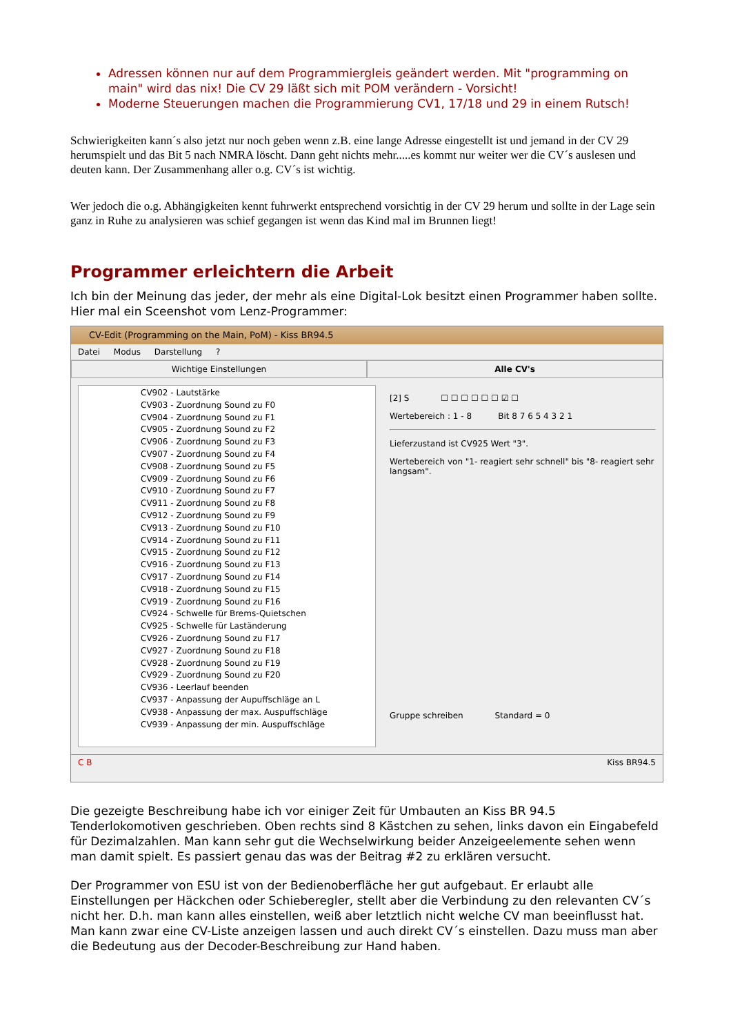Adressen können nur auf dem Programmiergleis geändert werden. Mit "programming on main" wird das nix! Die CV 29 läßt sich mit POM verändern - Vorsicht!
Moderne Steuerungen machen die Programmierung CV1, 17/18 und 29 in einem Rutsch!
Schwierigkeiten kann´s also jetzt nur noch geben wenn z.B. eine lange Adresse eingestellt ist und jemand in der CV 29 herumspielt und das Bit 5 nach NMRA löscht. Dann geht nichts mehr.....es kommt nur weiter wer die CV´s auslesen und deuten kann. Der Zusammenhang aller o.g. CV´s ist wichtig.
Wer jedoch die o.g. Abhängigkeiten kennt fuhrwerkt entsprechend vorsichtig in der CV 29 herum und sollte in der Lage sein ganz in Ruhe zu analysieren was schief gegangen ist wenn das Kind mal im Brunnen liegt!
Programmer erleichtern die Arbeit
Ich bin der Meinung das jeder, der mehr als eine Digital-Lok besitzt einen Programmer haben sollte. Hier mal ein Sceenshot vom Lenz-Programmer:
CV-Edit (Programming on the Main, PoM) - Kiss BR94.5
Datei Modus Darstellung ?
Wichtige Einstellungen Alle CV's
CV902 - Lautstärke
CV903 - Zuordnung Sound zu F0
CV904 - Zuordnung Sound zu F1
CV905 - Zuordnung Sound zu F2
CV906 - Zuordnung Sound zu F3
CV907 - Zuordnung Sound zu F4
CV908 - Zuordnung Sound zu F5
CV909 - Zuordnung Sound zu F6
CV910 - Zuordnung Sound zu F7
CV911 - Zuordnung Sound zu F8
CV912 - Zuordnung Sound zu F9
CV913 - Zuordnung Sound zu F10
CV914 - Zuordnung Sound zu F11
CV915 - Zuordnung Sound zu F12
CV916 - Zuordnung Sound zu F13
CV917 - Zuordnung Sound zu F14
CV918 - Zuordnung Sound zu F15
CV919 - Zuordnung Sound zu F16
CV924 - Schwelle für Brems-Quietschen
CV925 - Schwelle für Laständerung
CV926 - Zuordnung Sound zu F17
CV927 - Zuordnung Sound zu F18
CV928 - Zuordnung Sound zu F19
CV929 - Zuordnung Sound zu F20
CV936 - Leerlauf beenden
CV937 - Anpassung der Aupuffschläge an L
CV938 - Anpassung der max. Auspuffschläge
CV939 - Anpassung der min. Auspuffschläge
[2] S ☐ ☐ ☐ ☐ ☐ ☐ ☑ ☐
Wertebereich : 1 - 8 Bit 8 7 6 5 4 3 2 1
Lieferzustand ist CV925 Wert "3".
Wertebereich von "1- reagiert sehr schnell" bis "8- reagiert sehr langsam".
Gruppe schreiben Standard = 0
C B Kiss BR94.5
Die gezeigte Beschreibung habe ich vor einiger Zeit für Umbauten an Kiss BR 94.5 Tenderlokomotiven geschrieben. Oben rechts sind 8 Kästchen zu sehen, links davon ein Eingabefeld für Dezimalzahlen. Man kann sehr gut die Wechselwirkung beider Anzeigeelemente sehen wenn man damit spielt. Es passiert genau das was der Beitrag #2 zu erklären versucht.
Der Programmer von ESU ist von der Bedienoberfläche her gut aufgebaut. Er erlaubt alle Einstellungen per Häckchen oder Schieberegler, stellt aber die Verbindung zu den relevanten CV´s nicht her. D.h. man kann alles einstellen, weiß aber letztlich nicht welche CV man beeinflusst hat. Man kann zwar eine CV-Liste anzeigen lassen und auch direkt CV´s einstellen. Dazu muss man aber die Bedeutung aus der Decoder-Beschreibung zur Hand haben.